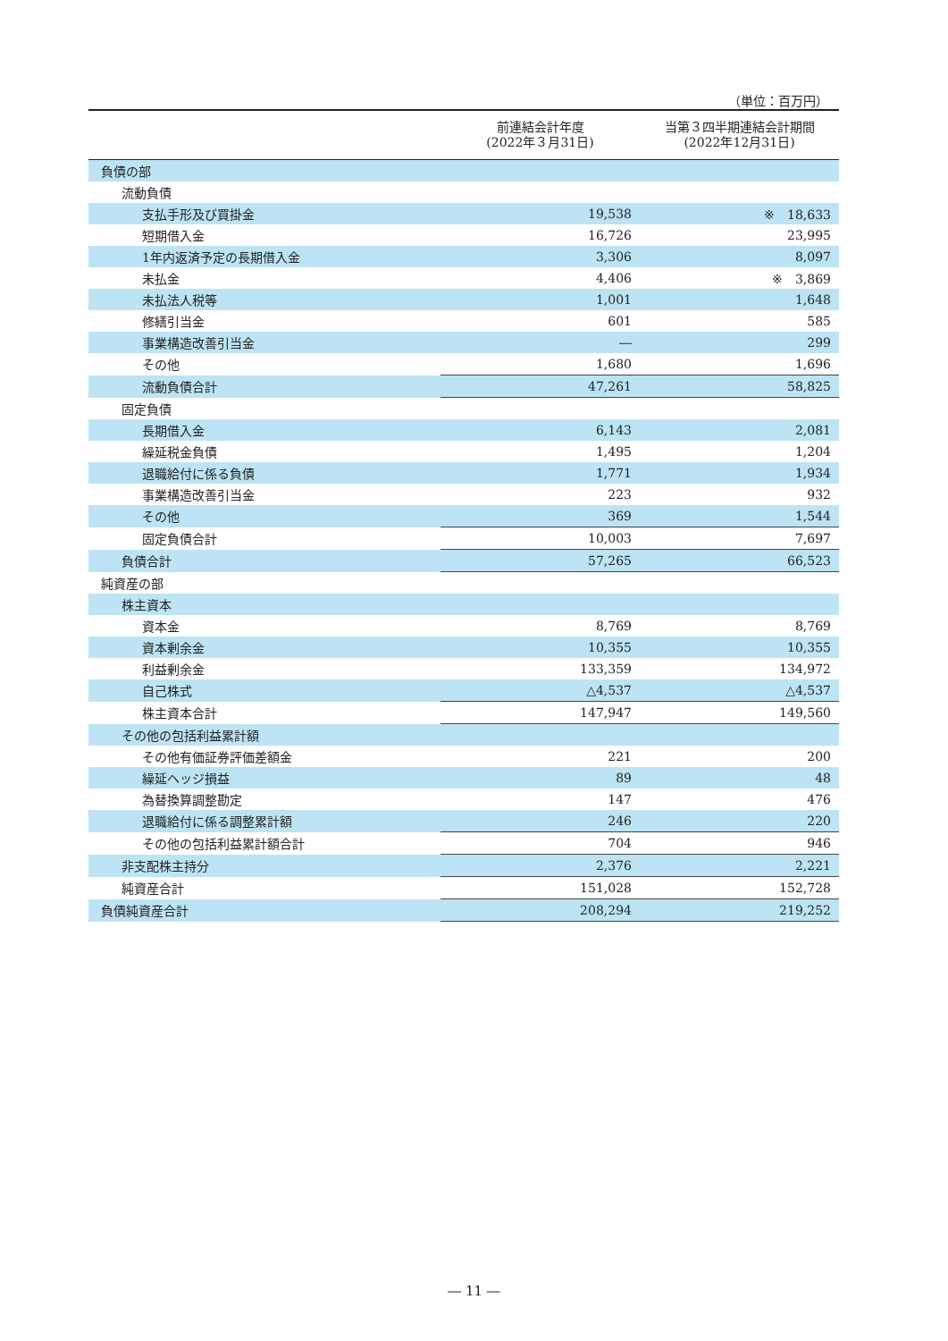（単位：百万円）
| | 前連結会計年度 (2022年３月31日) | 当第３四半期連結会計期間 (2022年12月31日) |
| --- | --- | --- |
| 負債の部 | | |
| 流動負債 | | |
| 支払手形及び買掛金 | 19,538 | ※ 18,633 |
| 短期借入金 | 16,726 | 23,995 |
| 1年内返済予定の長期借入金 | 3,306 | 8,097 |
| 未払金 | 4,406 | ※ 3,869 |
| 未払法人税等 | 1,001 | 1,648 |
| 修繕引当金 | 601 | 585 |
| 事業構造改善引当金 | ― | 299 |
| その他 | 1,680 | 1,696 |
| 流動負債合計 | 47,261 | 58,825 |
| 固定負債 | | |
| 長期借入金 | 6,143 | 2,081 |
| 繰延税金負債 | 1,495 | 1,204 |
| 退職給付に係る負債 | 1,771 | 1,934 |
| 事業構造改善引当金 | 223 | 932 |
| その他 | 369 | 1,544 |
| 固定負債合計 | 10,003 | 7,697 |
| 負債合計 | 57,265 | 66,523 |
| 純資産の部 | | |
| 株主資本 | | |
| 資本金 | 8,769 | 8,769 |
| 資本剰余金 | 10,355 | 10,355 |
| 利益剰余金 | 133,359 | 134,972 |
| 自己株式 | △4,537 | △4,537 |
| 株主資本合計 | 147,947 | 149,560 |
| その他の包括利益累計額 | | |
| その他有価証券評価差額金 | 221 | 200 |
| 繰延ヘッジ損益 | 89 | 48 |
| 為替換算調整勘定 | 147 | 476 |
| 退職給付に係る調整累計額 | 246 | 220 |
| その他の包括利益累計額合計 | 704 | 946 |
| 非支配株主持分 | 2,376 | 2,221 |
| 純資産合計 | 151,028 | 152,728 |
| 負債純資産合計 | 208,294 | 219,252 |
― 11 ―